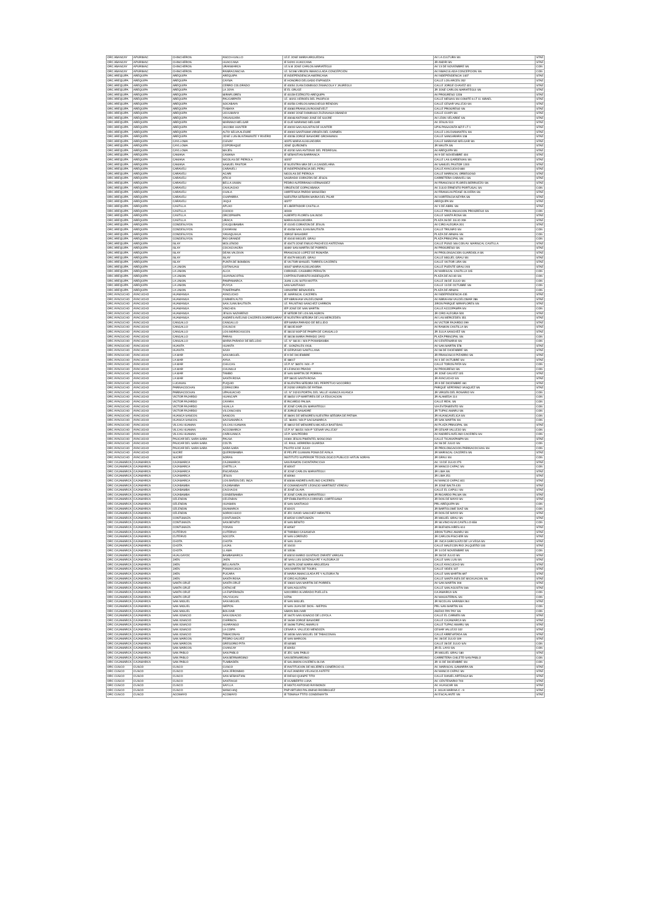| ORC ABANCAY | APURIMAC | CHINCHEROS | ANCO-HUALLO | I.E.E JOSE MARIA ARGUEDAS | AV LA CULTURA SN | STAE |
| ORC ABANCAY | APURIMAC | CHINCHEROS | HUACCANA | IE 54201 HUACCANA | JR ANDRI SN | STAE |
| ORC ABANCAY | APURIMAC | CHINCHEROS | URANMARCA | I.E.S.M JOSE CARLOS MARIATEGUI | AV 13 DE NOVIEMBRE SN | CON |
| ORC ABANCAY | APURIMAC | CHINCHEROS | RANRACANCHA | I.E. 54198 VIRGEN INMACULADA CONCEPCIÓN | AV INMACULADA CONCEPCION SN | CON |
| ORC AREQUIPA | AREQUIPA | AREQUIPA | AREQUIPA | IE INDEPENDENCIA AMERICANA | AV INDEPENDENCIA 1407 | STAE |
| ORC AREQUIPA | AREQUIPA | AREQUIPA | CAYMA | IE HONORIO DELGADO ESPINOZA | CALLE LOS ARCES 202 | STAE |
| ORC AREQUIPA | AREQUIPA | AREQUIPA | CERRO COLORADO | IE 40054 JUAN DOMINGO ZAMACOLA Y JAUREGUI | CALLE JORGE CHAVEZ 401 | STAE |
| ORC AREQUIPA | AREQUIPA | AREQUIPA | LA JOYA | IE EL CRUCE | JR JOSE CARLOS MARIATEGUI SN | STAE |
| ORC AREQUIPA | AREQUIPA | AREQUIPA | MIRAFLORES | IE 40159 EJÉRCITO AREQUIPA | AV PROGRESO 1228 | STAE |
| ORC AREQUIPA | AREQUIPA | AREQUIPA | PAUCARPATA | I.E. 40211 HEROES DEL PACIFICO | CALLE MESIAS SN COMITE 6 LT 11 ISRAEL | STAE |
| ORC AREQUIPA | AREQUIPA | AREQUIPA | SOCABAYA | IE 40256 CARLOS MANCHEGO RENDON | CALLE CESAR VALLEJO SN | STAE |
| ORC AREQUIPA | AREQUIPA | AREQUIPA | TIABAYA | IE 40083 FRANKLIN ROOSEVELT | CALLE PROGRESO SN | STAE |
| ORC AREQUIPA | AREQUIPA | AREQUIPA | UCHUMAYO | IE 40092 JOSE DOMINGO ZUZUNAGA OBANDO | CALLE CHAPI SN | STAE |
| ORC AREQUIPA | AREQUIPA | AREQUIPA | YANAHUARA | IE 40048 ANTONIO JOSE DE SUCRE | AV LEON VELARDE SN | STAE |
| ORC AREQUIPA | AREQUIPA | AREQUIPA | MARIANO MELGAR | IE GUE MARIANO MELGAR | AV JESUS 513 | STAE |
| ORC AREQUIPA | AREQUIPA | AREQUIPA | JACOBO HUNTER | IE 40033 SAN AGUSTIN DE HUNTER | UPIS PAISAJISTA MZ F LT 1 | STAE |
| ORC AREQUIPA | AREQUIPA | AREQUIPA | ALTO SELVA ALEGRE | IE 40003 SANTISIMA VIRGEN DEL CARMEN | CALLE LOS DIAMANTES SN | STAE |
| ORC AREQUIPA | AREQUIPA | AREQUIPA | JOSE LUIS BUSTAMANTE Y RIVERO | IE 40038 JORGE BASADRE GROHMANN | CALLE SANGARARA 108 | STAE |
| ORC AREQUIPA | AREQUIPA | CAYLLOMA | CHIVAY | 40375 MARIA AUXILIADORA | CALLE MARIANO MELGAR SN | STAE |
| ORC AREQUIPA | AREQUIPA | CAYLLOMA | COPORAQUE | JOSE QUIÑONES | JR MAUTA SN | STAE |
| ORC AREQUIPA | AREQUIPA | CAYLLOMA | MAJES | IE 40230 SAN ANTONIO DEL PEDREGAL | AV AREQUIPA SN | STAE |
| ORC AREQUIPA | AREQUIPA | CAMANA | CAMANA | IE SEBASTIAN BARRANCA | AV 9 DE NOVIEMBRE 404 | STAE |
| ORC AREQUIPA | AREQUIPA | CAMANA | NICOLAS DE PIEROLA | 40237 | CALLE LAS GARDENIAS SN | STAE |
| ORC AREQUIPA | AREQUIPA | CAMANA | SAMUEL PASTOR | IE NUESTRA SRA DE LA CANDELARIA | AV SAMUEL PASTOR 1203 | STAE |
| ORC AREQUIPA | AREQUIPA | CARAVELI | CARAVELI | IE INDEPENDENCIA DEL PERU | CALLE AYACUCHO 800 | STAE |
| ORC AREQUIPA | AREQUIPA | CARAVELI | ACARI | NICOLAS DE PIEROLA | CALLE MARISCAL ORBEGOSO | STAE |
| ORC AREQUIPA | AREQUIPA | CARAVELI | ATICO | SAGRADO CORAZÓN DE JESÚS | CARRETERA CARAVELI SN | STAE |
| ORC AREQUIPA | AREQUIPA | CARAVELI | BELLA UNION | PEDRO ALFERRANO HERNANDEZ | AV FRANCISCO FLORES BERRUEZO SN | STAE |
| ORC AREQUIPA | AREQUIPA | CARAVELI | CAHUACHO | VIRGEN DE COPACABANA | AV JULIO ERNESTO PORTUGAL SN | CON |
| ORC AREQUIPA | AREQUIPA | CARAVELI | CHALA | HORTENCIA PARDO MANCEBO | AV FRANKLIN PEASE OLIVERA SN | STAE |
| ORC AREQUIPA | AREQUIPA | CARAVELI | CHAPARRA | NUESTRA SEÑORA MARIA DEL PILAR | AV HORTENCIA NEYRA SN | STAE |
| ORC AREQUIPA | AREQUIPA | CARAVELI | JAQUI | 40277 | AREQUIPA SN | STAE |
| ORC AREQUIPA | AREQUIPA | CASTILLA | APLAO | IE LIBERTADOR CASTILLA | AV 3 DE ABRIL SN | STAE |
| ORC AREQUIPA | AREQUIPA | CASTILLA | CHOCO | 40319 | CALLE PROLONGACION PROGRESO SN | CON |
| ORC AREQUIPA | AREQUIPA | CASTILLA | ORCOPAMPA | ALBERTO FLORES GALINDO | CALLE SANTA ROSA SN | STAE |
| ORC AREQUIPA | AREQUIPA | CASTILLA | URACA | MARIA AUXILIADORA | PLAZA 28 DE JULIO 209 | STAE |
| ORC AREQUIPA | AREQUIPA | CONDESUYOS | CHUQUIBAMBA | IE 41045 CORAZON DE JESUS | AV CIRO ALEGRIA 201 | STAE |
| ORC AREQUIPA | AREQUIPA | CONDESUYOS | CAYARANI | IE 40458 SAN JUAN BAUTISTA | CALLE TRIUNFO SN | CON |
| ORC AREQUIPA | AREQUIPA | CONDESUYOS | YANAQUIHUA | JORGE BASADRE | PLAZA DE ARMAS SN | CON |
| ORC AREQUIPA | AREQUIPA | CONDESUYOS | RIO GRANDE | IE 40440 MIGUEL GRAU | PLAZA PRINCIPAL SN | CON |
| ORC AREQUIPA | AREQUIPA | ISLAY | MOLLENDO | IE 40473 JOSE EMILIO PACHECO ANTEZANA | CALLE PUNO 346 CON AV. MARISCAL CASTILLA | STAE |
| ORC AREQUIPA | AREQUIPA | ISLAY | COCACHACRA | 40492 SAN MARTIN DE PORRES | AV PROGRESO SN | STAE |
| ORC AREQUIPA | AREQUIPA | ISLAY | DEAN VALDIVIA | FRANCISCO LOPEZ DE ROMAÑA | AV PROLONGACION GUARDIOLA SN | STAE |
| ORC AREQUIPA | AREQUIPA | ISLAY | ISLAY | IE 40479 MIGUEL GRAU | CALLE MIGUEL GRAU SN | STAE |
| ORC AREQUIPA | AREQUIPA | ISLAY | PUNTA DE BOMBON | IE VICTOR MANUEL TORRES CACERES | CALLE VICTOR LIRA SN | STAE |
| ORC AREQUIPA | AREQUIPA | LA UNION | COTAHUASI | 40167 MARIA AUXILIADORA | CALLE PUENTE GRAU 203 | STAE |
| ORC AREQUIPA | AREQUIPA | LA UNION | ALCA | CORONEL CASIMIRO PERALTA | AV MARISCAL CASTILLA 105 | CON |
| ORC AREQUIPA | AREQUIPA | LA UNION | HUAYNACOTAS | CAPITAN EVARISTO ANDESQUITA | PLAZA DE ACHO SN | CON |
| ORC AREQUIPA | AREQUIPA | LA UNION | PAMPAMARCA | JUAN LUIS SOTO MOTTA | CALLE 28 DE JULIO SN | CON |
| ORC AREQUIPA | AREQUIPA | LA UNION | PUYCA | SAN SANTIAGO | CALLE 13 DE OCTUBRE SN | CON |
| ORC AREQUIPA | AREQUIPA | LA UNION | TOMEPAMPA | HONOFRE BENAVIDES | PLAZA DE ARMAS | CON |
| ORC AYACUCHO | AYACUCHO | HUAMANGA | AYACUCHO | IE. MARISCAL CACERES | AV INDEPENDENCIA 435 | STAE |
| ORC AYACUCHO | AYACUCHO | HUAMANGA | CARMEN ALTO | IEP ABRAHAM VALDELOMAR | AV ABRAHAM VALDELOMAR 286 | STAE |
| ORC AYACUCHO | AYACUCHO | HUAMANGA | SAN JUAN BAUTISTA | I.E. FAUSTINO SANCHEZ CARRIÓN | JIRON PARQUE MIRAFLORES SN | STAE |
| ORC AYACUCHO | AYACUCHO | HUAMANGA | VINCHOS | IEP JOSE DE SAN MARTIN | CALLE ACCOPAMPA SN | CON |
| ORC AYACUCHO | AYACUCHO | HUAMANGA | JESUS NAZARENO | IE SEÑOR DE LOS MILAGROS | JR CIRO ALEGRIA 500 | STAE |
| ORC AYACUCHO | AYACUCHO | HUAMANGA | ANDRES AVELINO CACERES DORREGARAY | IE NUESTRA SEÑORA DE LAS MERCEDES | AV LAS MERCEDES 351 | STAE |
| ORC AYACUCHO | AYACUCHO | CANGALLO | CANGALLO | IEP MARIA PARADO DE BELLIDO | AV VICTOR FAJARDO 299 | STAE |
| ORC AYACUCHO | AYACUCHO | CANGALLO | CHUSCHI | IE 38135 MXP | AV RAMON CASTILLA SN | STAE |
| ORC AYACUCHO | AYACUCHO | CANGALLO | LOS MOROCHUCOS | IE 38132 MXP DE PAMPA DE CANGALLO | JR JULIA SANCHEZ SN | STAE |
| ORC AYACUCHO | AYACUCHO | CANGALLO | PARAS | IE 38136 MARIA PARADO JAYO | PLAZA PRINCIPAL SN | CON |
| ORC AYACUCHO | AYACUCHO | CANGALLO | MARIA PARADO DE BELLIDO | I.E. N° 38131 / MX-P POMABAMBA | AV CENTENARIO SN | CON |
| ORC AYACUCHO | AYACUCHO | HUANTA | HUANTA | IE . GONZALES VIGIL | AV SAN MARTIN 578 | STAE |
| ORC AYACUCHO | AYACUCHO | HUANTA | SIVIA | IE GERVASIO SANTILLANA | AV 08 DE DICIEMBRE SN | STAE |
| ORC AYACUCHO | AYACUCHO | LA MAR | SAN MIGUEL | IE 9 DE DICIEMBRE | JR FRANCISCO PIZARRO SN | STAE |
| ORC AYACUCHO | AYACUCHO | LA MAR | AYNA | IE 38017 | AV 4 DE OCTUBRE SN | STAE |
| ORC AYACUCHO | AYACUCHO | LA MAR | CHILCAS | I.E.P. N° 38374 / MX - P | CALLE TOROS PATA SN | CON |
| ORC AYACUCHO | AYACUCHO | LA MAR | CHUNGUI | IE LEONCIO PRADO | AV PROGRESO SN | CON |
| ORC AYACUCHO | AYACUCHO | LA MAR | TAMBO | IE SAN MARTIN DE PORRAS | JR JOSE GALVEZ 105 | STAE |
| ORC AYACUCHO | AYACUCHO | LA MAR | SANTA ROSA | IEP 38445 SANTA ROSA | JR AYACUCHO SN | STAE |
| ORC AYACUCHO | AYACUCHO | LUCANAS | PUQUIO | IE NUESTRA SEÑORA DEL PERPETUO SOCORRO | JR 9 DE DICIEMBRE 461 | STAE |
| ORC AYACUCHO | AYACUCHO | PARINACOCHAS | CORACORA | IE 24200 VIRGEN DE FATIMA | PARQUE SEFERINO VASQUEZ SN | STAE |
| ORC AYACUCHO | AYACUCHO | PARINACOCHAS | UPAHUACHO | I.E. N° 24243 PORTAL DEL VALLE HUANCA HUANCA | JR VIRGEN DEL ROSARIO SN | CON |
| ORC AYACUCHO | AYACUCHO | VICTOR FAJARDO | HUANCAPI | IE 38454 V.P MARTIRES DE LA EDUCACION | JR ALAMEDA 114 | CON |
| ORC AYACUCHO | AYACUCHO | VICTOR FAJARDO | CAYARA | IE RICARDO PALMA | CALLE REAL SN | CON |
| ORC AYACUCHO | AYACUCHO | VICTOR FAJARDO | HUALLA | IE JOSE CARLOS MARIATEGUI | VIA EVITAMIENTO SN | CON |
| ORC AYACUCHO | AYACUCHO | VICTOR FAJARDO | VILCANCHOS | IE JORGE BASADRE | JR TUPAC AMARU SN | CON |
| ORC AYACUCHO | AYACUCHO | HUANCA SANCOS | SANCOS | IE 38491 DE MENORES NUESTRA SEÑORA DE FATIMA | JR HUANCAVELICA SN | CON |
| ORC AYACUCHO | AYACUCHO | HUANCA SANCOS | SACSAMARCA | I.E. 38493 / MX-P SACSAMARCA | JR SAN MARTIN SN | CON |
| ORC AYACUCHO | AYACUCHO | VILCAS HUAMAN | VILCAS HUAMAN | IE 38012 DE MENORES MICAELA BASTIDAS | AV PLAZA PRINCIPAL SN | STAE |
| ORC AYACUCHO | AYACUCHO | VILCAS HUAMAN | ACCOMARCA | I.E.P. N° 38153 / MX-P "CESAR VALLEJO" | JR CESAR VALLEJO SN | CON |
| ORC AYACUCHO | AYACUCHO | VILCAS HUAMAN | CARHUANCA | I.E.P. SAN PEDRO | AV ANDRES AVELINO CACERES SN | CON |
| ORC AYACUCHO | AYACUCHO | PAUCAR DEL SARA SARA | PAUSA | 24300 JESUS PIMENTEL MOSCOSO | CALLE TICANAPAMPA SN | STAE |
| ORC AYACUCHO | AYACUCHO | PAUCAR DEL SARA SARA | COLTA | I.E. RAUL HERRERA GUARDIA | AV 28 DE JULIO SN | CON |
| ORC AYACUCHO | AYACUCHO | PAUCAR DEL SARA SARA | SARA SARA | PILOTO 6 DE JULIO | JR PROLONGACION PARINACOCHAS SN | CON |
| ORC AYACUCHO | AYACUCHO | SUCRE | QUEROBAMBA | IE FELIPE GUAMAN POMA DE AYALA | JR MARISCAL CACERES SN | STAE |
| ORC AYACUCHO | AYACUCHO | SUCRE | SORAS | INSTITUTO SUPERIOR TECNOLOGICO PUBLICO HATUN SORAS | JR GRAU SN | CON |
| ORC CAJAMARCA | CAJAMARCA | CAJAMARCA | CAJAMARCA | SAN RAMÓN CHONTAPACCHA | AV. 13 DE JULIO 275 | STAE |
| ORC CAJAMARCA | CAJAMARCA | CAJAMARCA | CHETILLA | IE 82047 | JR MANCO CAPAC SN | CON |
| ORC CAJAMARCA | CAJAMARCA | CAJAMARCA | ENCAÑADA | IE JOSE CARLOS MARIATEGUI | JR LIMA SN | STAE |
| ORC CAJAMARCA | CAJAMARCA | CAJAMARCA | JESUS | IE 82064 | JR LIMA 251 | STAE |
| ORC CAJAMARCA | CAJAMARCA | CAJAMARCA | LOS BAÑOS DEL INCA | IE 83006 ANDRES AVELINO CACERES | AV MANCO CAPAC 811 | STAE |
| ORC CAJAMARCA | CAJAMARCA | CAJABAMBA | CAJABAMBA | IE COMANDANTE LEONCIO MARTINEZ VEREAU | JR JOSE BALTA 420 | STAE |
| ORC CAJAMARCA | CAJAMARCA | CAJABAMBA | CACHACHI | IE JOSÉ OLAYA | CALLE EL CAPULI SN | STAE |
| ORC CAJAMARCA | CAJAMARCA | CAJABAMBA | CONDEBAMBA | IE JOSE CARLOS MARIATEGUI | JR RICARDO PALMA SN | STAE |
| ORC CAJAMARCA | CAJAMARCA | CELENDIN | CELENDIN | IEP EMBLEMATICA CORONEL CORTEGANA | JR DOS DE MAYO SN | STAE |
| ORC CAJAMARCA | CAJAMARCA | CELENDIN | HUASMIN | IE SAN SANTIAGO | PRL AREQUIPA SN | CON |
| ORC CAJAMARCA | CAJAMARCA | CELENDIN | OXAMARCA | IE 82421 | JR BARTOLOME DIAZ SN | CON |
| ORC CAJAMARCA | CAJAMARCA | CELENDIN | SOROCHUCO | IE JEC DAVID SANCHEZ INFANTES | JR DOS DE MAYO SN | STAE |
| ORC CAJAMARCA | CAJAMARCA | CONTUMAZA | CONTUMAZA | IE 82532 CONTUMAZA | JR MIGUEL GRAU SN | STAE |
| ORC CAJAMARCA | CAJAMARCA | CONTUMAZA | SAN BENITO | IE SAN BENITO | JR SILVINO ALVA CASTILLO 658 | CON |
| ORC CAJAMARCA | CAJAMARCA | CONTUMAZA | YONAN | IE 82567 | JR BUENOS AIRES 614 | STAE |
| ORC CAJAMARCA | CAJAMARCA | CUTERVO | CUTERVO | IE TORIBIO CASANOVA | JIRON TUPAC AMARU SN | STAE |
| ORC CAJAMARCA | CAJAMARCA | CUTERVO | SOCOTA | IE SAN LORENZO | JR CARLOS FISCHER SN | STAE |
| ORC CAJAMARCA | CAJAMARCA | CHOTA | CHOTA | IE SAN JUAN | JR. INCA GARCILAZO DE LA VEGA SN | STAE |
| ORC CAJAMARCA | CAJAMARCA | CHOTA | LAJAS | IE 10433 | CALLE MALECON RIO JALQUEÑO 100 | STAE |
| ORC CAJAMARCA | CAJAMARCA | CHOTA | LLAMA | IE 10536 | JR 14 DE NOVIEMBRE SN | CON |
| ORC CAJAMARCA | CAJAMARCA | HUALGAYOC | BAMBAMARCA | IE 83010 MARIO GUSTAVO ZARATE VARGAS | JR 28 DE JULIO SN | STAE |
| ORC CAJAMARCA | CAJAMARCA | JAEN | JAEN | IIE SAN LUIS GONZAGA FE Y ALEGRIA 22 | CALLE SAN LUIS SN | STAE |
| ORC CAJAMARCA | CAJAMARCA | JAEN | BELLAVISTA | IE 16076 JOSE MARIA ARGUEDAS | CALLE AYACUCHO SN | STAE |
| ORC CAJAMARCA | CAJAMARCA | JAEN | POMAHUACA | SAN MARTIN DE TOURS | CALLE VIDES 107 | STAE |
| ORC CAJAMARCA | CAJAMARCA | JAEN | PUCARA | IE MARIA INMACULADA FE Y ALEGRIA 78 | CALLE SAN MARTIN 697 | STAE |
| ORC CAJAMARCA | CAJAMARCA | JAEN | SANTA ROSA | IE CIRO ALEGRIA | CALLE SANTA INES DE MICHUACAN SN | STAE |
| ORC CAJAMARCA | CAJAMARCA | SANTA CRUZ | SANTA CRUZ | IE 10603 SAN MARTIN DE PORRES | AV SAN MARTIN 200 | STAE |
| ORC CAJAMARCA | CAJAMARCA | SANTA CRUZ | CATACHE | IE SAN AGUSTIN | CALLE SAN AGUSTIN 166 | STAE |
| ORC CAJAMARCA | CAJAMARCA | SANTA CRUZ | LA ESPERANZA | SOCORRO ALVARADO PUELLES | CAJAMARCA S/N | CON |
| ORC CAJAMARCA | CAJAMARCA | SANTA CRUZ | YAUYUCAN | 10706 | AV MAGISTERIAL SN | CON |
| ORC CAJAMARCA | CAJAMARCA | SAN MIGUEL | SAN MIGUEL | IE SAN MIGUEL | JR NICOLAS SARABIA 264 | STAE |
| ORC CAJAMARCA | CAJAMARCA | SAN MIGUEL | NIEPOS | IE SAN JUAN DE DIOS - NIEPOS | PRL SAN MARTIN SN | CON |
| ORC CAJAMARCA | CAJAMARCA | SAN MIGUEL | BOLIVAR | SIMON BOLIVAR | ANEXO PAY PAY SN | CON |
| ORC CAJAMARCA | CAJAMARCA | SAN IGNACIO | SAN IGNACIO | IE 16470 SAN IGNACIO DE LOYOLA | CALLE EL CARMEN SN | STAE |
| ORC CAJAMARCA | CAJAMARCA | SAN IGNACIO | CHIRINOS | IE 16469 JORGE BASADRE | CALLE CAJAMARCA SN | STAE |
| ORC CAJAMARCA | CAJAMARCA | SAN IGNACIO | HUARANGO | IE 16498 TUPAC AMARU II | CALLE TUPAC AMARU SN | STAE |
| ORC CAJAMARCA | CAJAMARCA | SAN IGNACIO | LA COIPA | CESAR A. VALLEJO MENDOZA | CESAR VALLEJO 102 | STAE |
| ORC CAJAMARCA | CAJAMARCA | SAN IGNACIO | TABACONAS | IE 16536 SAN MIGUEL DE TABACONAS | CALLE ARREVATADA SN | STAE |
| ORC CAJAMARCA | CAJAMARCA | SAN MARCOS | PEDRO GALVEZ | IE SAN MARCOS | AV. 28 DE JULIO 109 | STAE |
| ORC CAJAMARCA | CAJAMARCA | SAN MARCOS | GREGORIO PITA | IEI 82085 | CALLE 28 DE JULIO S/N | CON |
| ORC CAJAMARCA | CAJAMARCA | SAN MARCOS | CHANCAY | IE 82054 | JR EL LAYO SN | CON |
| ORC CAJAMARCA | CAJAMARCA | SAN PABLO | SAN PABLO | IE JEC SAN PABLO | JR MIGUEL GRAU 180 | STAE |
| ORC CAJAMARCA | CAJAMARCA | SAN PABLO | SAN BERNARDINO | SAN BERNARDINO | CARRETERA CHILETE-SAN PABLO | CON |
| ORC CAJAMARCA | CAJAMARCA | SAN PABLO | TUMBADEN | IE SALOMON CACERES OLIVA | JR 11 DE DICIEMBRE SN | CON |
| ORC CUSCO | CUSCO | CUSCO | CUSCO | IE INSTITUCION DE MUJERES COMERCIO 41 | AV. MARISCAL GAMARRA SN | STAE |
| ORC CUSCO | CUSCO | CUSCO | SAN JERONIMO | IE ALEJANDRO VELASCO ASTETE | AV MANCO CAPAC SN | STAE |
| ORC CUSCO | CUSCO | CUSCO | SAN SEBASTIAN | IE DIEGO QUISPE TITO | CALLE DANIEL ARTEAGA SN | STAE |
| ORC CUSCO | CUSCO | CUSCO | SANTIAGO | IE HUMBERTO LUNA | AV. CENTENARIO 703 | STAE |
| ORC CUSCO | CUSCO | CUSCO | SAYLLA | IE MIXTO ANTONIO RAYMONDI | AV. HUASCAR SN | STAE |
| ORC CUSCO | CUSCO | CUSCO | WANCHAQ | PNP ARTURO PALOMINO RODRIGUEZ | Jr. AGUA MARINA C - 9 | STAE |
| ORC CUSCO | CUSCO | ACOMAYO | ACOMAYO | IE TOMASA TTITO CONDEMAYTA | AV ESCALANTE SN | STAE |